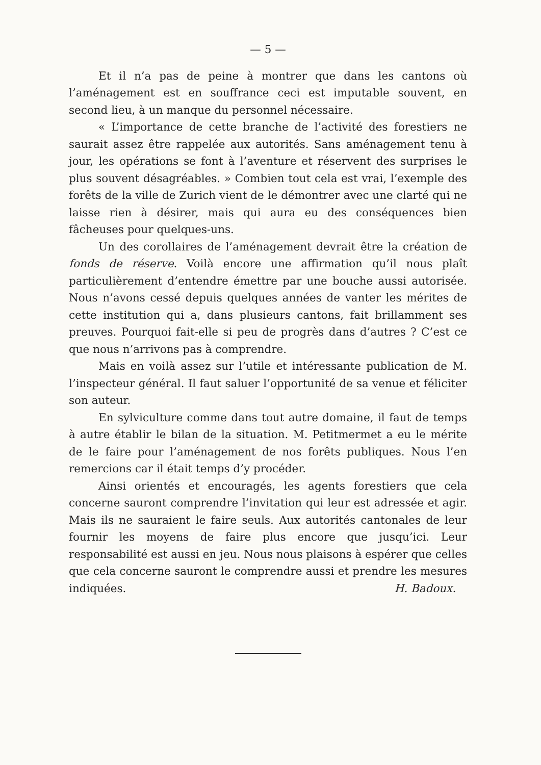— 5 —
Et il n’a pas de peine à montrer que dans les cantons où l’aménagement est en souffrance ceci est imputable souvent, en second lieu, à un manque du personnel nécessaire.
« L’importance de cette branche de l’activité des forestiers ne saurait assez être rappelée aux autorités. Sans aménagement tenu à jour, les opérations se font à l’aventure et réservent des surprises le plus souvent désagréables. » Combien tout cela est vrai, l’exemple des forêts de la ville de Zurich vient de le démontrer avec une clarté qui ne laisse rien à désirer, mais qui aura eu des conséquences bien fâcheuses pour quelques-uns.
Un des corollaires de l’aménagement devrait être la création de fonds de réserve. Voilà encore une affirmation qu’il nous plaît particulièrement d’entendre émettre par une bouche aussi autorisée. Nous n’avons cessé depuis quelques années de vanter les mérites de cette institution qui a, dans plusieurs cantons, fait brillamment ses preuves. Pourquoi fait-elle si peu de progrès dans d’autres ? C’est ce que nous n’arrivons pas à comprendre.
Mais en voilà assez sur l’utile et intéressante publication de M. l’inspecteur général. Il faut saluer l’opportunité de sa venue et féliciter son auteur.
En sylviculture comme dans tout autre domaine, il faut de temps à autre établir le bilan de la situation. M. Petitmermet a eu le mérite de le faire pour l’aménagement de nos forêts publiques. Nous l’en remercions car il était temps d’y procéder.
Ainsi orientés et encouragés, les agents forestiers que cela concerne sauront comprendre l’invitation qui leur est adressée et agir. Mais ils ne sauraient le faire seuls. Aux autorités cantonales de leur fournir les moyens de faire plus encore que jusqu’ici. Leur responsabilité est aussi en jeu. Nous nous plaisons à espérer que celles que cela concerne sauront le comprendre aussi et prendre les mesures indiquées. H. Badoux.